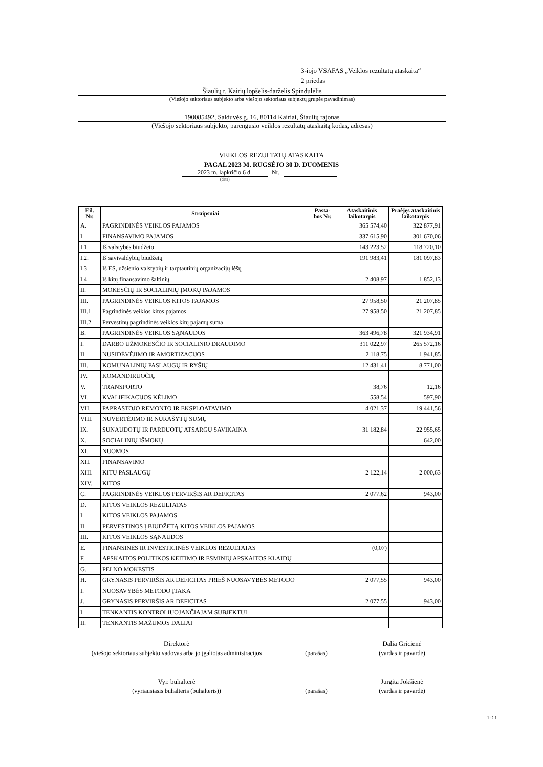3-iojo VSAFAS „Veiklos rezultatų ataskaita“
2 priedas
Šiaulių r. Kairių lopšelis-darželis Spindulėlis
(Viešojo sektoriaus subjekto arba viešojo sektoriaus subjektų grupės pavadinimas)
190085492, Salduvės g. 16, 80114 Kairiai, Šiaulių rajonas
(Viešojo sektoriaus subjekto, parengusio veiklos rezultatų ataskaitą kodas, adresas)
VEIKLOS REZULTATŲ ATASKAITA
PAGAL 2023 M. RUGSĖJO 30 D. DUOMENIS
2023 m. lapkričio 6 d. Nr.
(data)
| Eil. Nr. | Straipsniai | Pasta- bos Nr. | Ataskaitinis laikotarpis | Praėjęs ataskaitinis laikotarpis |
| --- | --- | --- | --- | --- |
| A. | PAGRINDINĖS VEIKLOS PAJAMOS | | 365 574,40 | 322 877,91 |
| I. | FINANSAVIMO PAJAMOS | | 337 615,90 | 301 670,06 |
| I.1. | Iš valstybės biudžeto | | 143 223,52 | 118 720,10 |
| I.2. | Iš savivaldybių biudžetų | | 191 983,41 | 181 097,83 |
| I.3. | Iš ES, užsienio valstybių ir tarptautinių organizacijų lėšų | | | |
| I.4. | Iš kitų finansavimo šaltinių | | 2 408,97 | 1 852,13 |
| II. | MOKESČIŲ IR SOCIALINIŲ ĮMOKŲ PAJAMOS | | | |
| III. | PAGRINDINĖS VEIKLOS KITOS PAJAMOS | | 27 958,50 | 21 207,85 |
| III.1. | Pagrindinės veiklos kitos pajamos | | 27 958,50 | 21 207,85 |
| III.2. | Pervestinų pagrindinės veiklos kitų pajamų suma | | | |
| B. | PAGRINDINĖS VEIKLOS SĄNAUDOS | | 363 496,78 | 321 934,91 |
| I. | DARBO UŽMOKESČIO IR SOCIALINIO DRAUDIMO | | 311 022,97 | 265 572,16 |
| II. | NUSIDĖVĖJIMO IR AMORTIZACIJOS | | 2 118,75 | 1 941,85 |
| III. | KOMUNALINIŲ PASLAUGŲ IR RYŠIŲ | | 12 431,41 | 8 771,00 |
| IV. | KOMANDIRUOČIŲ | | | |
| V. | TRANSPORTO | | 38,76 | 12,16 |
| VI. | KVALIFIKACIJOS KĖLIMO | | 558,54 | 597,90 |
| VII. | PAPRASTOJO REMONTO IR EKSPLOATAVIMO | | 4 021,37 | 19 441,56 |
| VIII. | NUVERTĖJIMO IR NURAŠYTŲ SUMŲ | | | |
| IX. | SUNAUDOTŲ IR PARDUOTŲ ATSARGŲ SAVIKAINA | | 31 182,84 | 22 955,65 |
| X. | SOCIALINIŲ IŠMOKŲ | | | 642,00 |
| XI. | NUOMOS | | | |
| XII. | FINANSAVIMO | | | |
| XIII. | KITŲ PASLAUGŲ | | 2 122,14 | 2 000,63 |
| XIV. | KITOS | | | |
| C. | PAGRINDINĖS VEIKLOS PERVIRŠIS AR DEFICITAS | | 2 077,62 | 943,00 |
| D. | KITOS VEIKLOS REZULTATAS | | | |
| I. | KITOS VEIKLOS PAJAMOS | | | |
| II. | PERVESTINOS Į BIUDŽETĄ KITOS VEIKLOS PAJAMOS | | | |
| III. | KITOS VEIKLOS SĄNAUDOS | | | |
| E. | FINANSINĖS IR INVESTICINĖS VEIKLOS REZULTATAS | | (0,07) | |
| F. | APSKAITOS POLITIKOS KEITIMO IR ESMINIŲ APSKAITOS KLAIDŲ | | | |
| G. | PELNO MOKESTIS | | | |
| H. | GRYNASIS PERVIRŠIS AR DEFICITAS PRIEŠ NUOSAVYBĖS METODO | | 2 077,55 | 943,00 |
| I. | NUOSAVYBĖS METODO ĮTAKA | | | |
| J. | GRYNASIS PERVIRŠIS AR DEFICITAS | | 2 077,55 | 943,00 |
| I. | TENKANTIS KONTROLIUOJANČIAJAM SUBJEKTUI | | | |
| II. | TENKANTIS MAŽUMOS DALIAI | | | |
Direktorė
(viešojo sektoriaus subjekto vadovas arba jo įgaliotas administracijos
(parašas)
Dalia Gricienė
(vardas ir pavardė)
Vyr. buhalterė
(vyriausiasis buhalteris (buhalteris))
(parašas)
Jurgita Jokšienė
(vardas ir pavardė)
1 iš 1